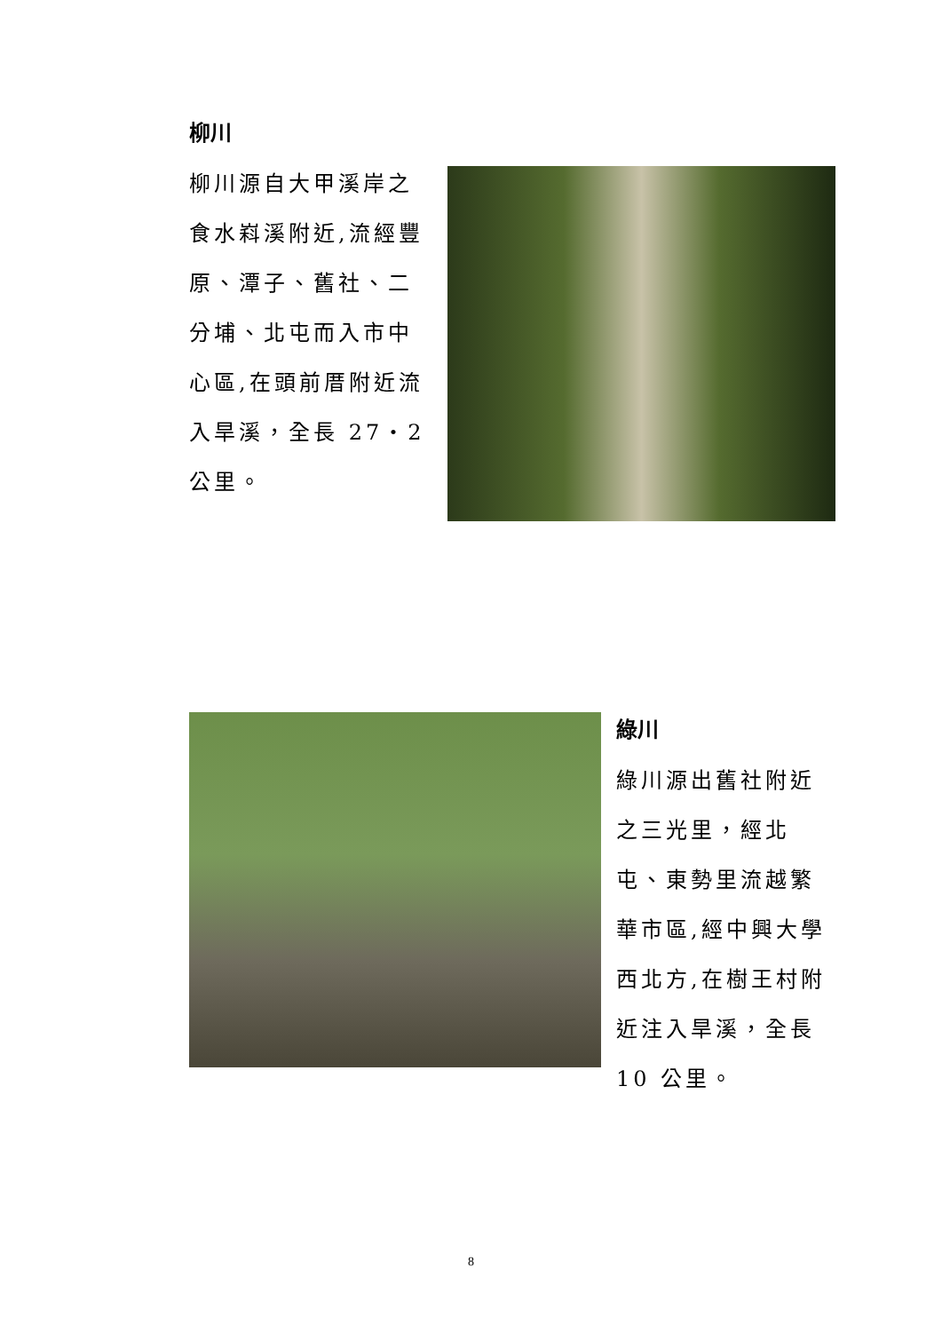柳川
柳川源自大甲溪岸之食水嵙溪附近,流經豐原、潭子、舊社、二分埔、北屯而入市中心區,在頭前厝附近流入旱溪，全長 27‧2 公里。
綠川
綠川源出舊社附近之三光里，經北屯、東勢里流越繁華市區,經中興大學西北方,在樹王村附近注入旱溪，全長 10 公里。
8